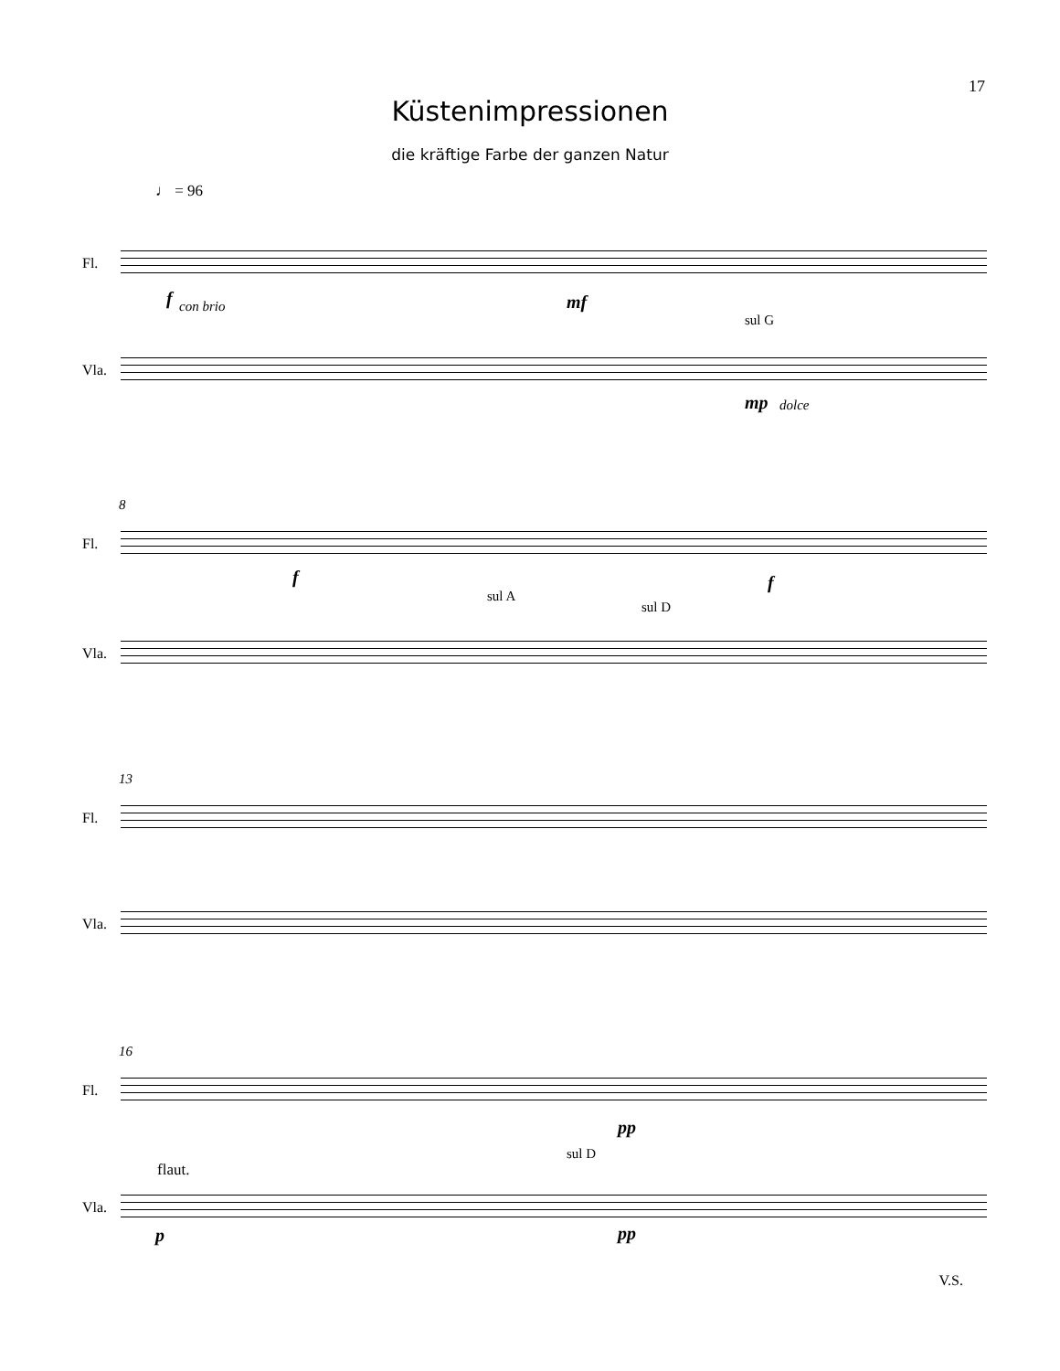17
Küstenimpressionen
die kräftige Farbe der ganzen Natur
♩ = 96
Fl.
f con brio mf
sul G
Vla.
mp dolce
8
Fl.
f f
sul A
sul D
Vla.
13
Fl.
Vla.
16
Fl.
pp
sul D
flaut.
Vla.
p pp
V.S.